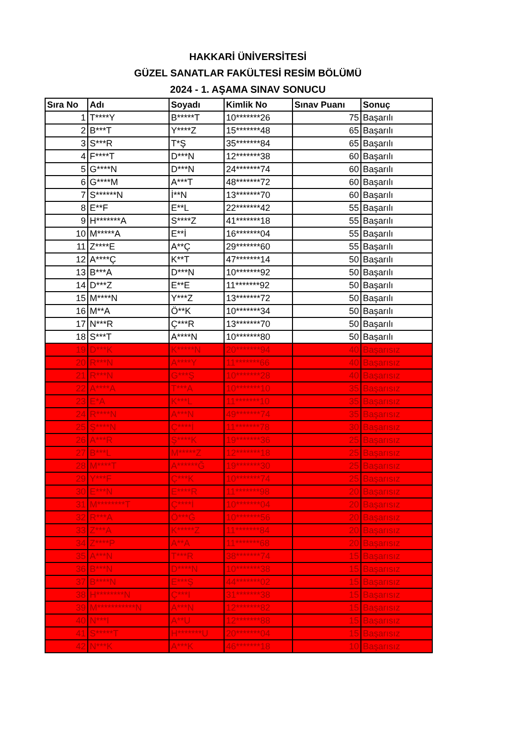HAKKARİ ÜNİVERSİTESİ
GÜZEL SANATLAR FAKÜLTESİ RESİM BÖLÜMÜ
2024 - 1. AŞAMA SINAV SONUCU
| Sıra No | Adı | Soyadı | Kimlik No | Sınav Puanı | Sonuç |
| --- | --- | --- | --- | --- | --- |
| 1 | T****Y | B*****T | 10*******26 | 75 | Başarılı |
| 2 | B***T | Y****Z | 15*******48 | 65 | Başarılı |
| 3 | S***R | T*Ş | 35*******84 | 65 | Başarılı |
| 4 | F****T | D***N | 12*******38 | 60 | Başarılı |
| 5 | G****N | D***N | 24*******74 | 60 | Başarılı |
| 6 | G****M | A***T | 48*******72 | 60 | Başarılı |
| 7 | S******N | İ**N | 13*******70 | 60 | Başarılı |
| 8 | E**F | E**L | 22*******42 | 55 | Başarılı |
| 9 | H*******A | S****Z | 41*******18 | 55 | Başarılı |
| 10 | M*****A | E**İ | 16*******04 | 55 | Başarılı |
| 11 | Z****E | A**Ç | 29*******60 | 55 | Başarılı |
| 12 | A****Ç | K**T | 47*******14 | 50 | Başarılı |
| 13 | B***A | D***N | 10*******92 | 50 | Başarılı |
| 14 | D***Z | E**E | 11*******92 | 50 | Başarılı |
| 15 | M****N | Y***Z | 13*******72 | 50 | Başarılı |
| 16 | M**A | Ö**K | 10*******34 | 50 | Başarılı |
| 17 | N***R | Ç***R | 13*******70 | 50 | Başarılı |
| 18 | S***T | A****N | 10*******80 | 50 | Başarılı |
| 19 | D***K | K*****N | 20*******94 | 40 | Başarısız |
| 20 | R***N | A****Y | 11*******66 | 40 | Başarısız |
| 21 | R***N | G***Ş | 10*******28 | 40 | Başarısız |
| 22 | A****A | T***A | 10*******10 | 35 | Başarısız |
| 23 | E*A | K***L | 11*******10 | 35 | Başarısız |
| 24 | R****N | A***N | 49*******74 | 35 | Başarısız |
| 25 | Ş****N | Ç****İ | 11*******78 | 30 | Başarısız |
| 26 | A***R | Ş****K | 19*******36 | 25 | Başarısız |
| 27 | B***L | M*****Z | 12*******18 | 25 | Başarısız |
| 28 | M****T | A******Ğ | 19*******30 | 25 | Başarısız |
| 29 | Y***F | Ç***K | 10*******74 | 25 | Başarısız |
| 30 | E***N | E****R | 11*******98 | 20 | Başarısız |
| 31 | M********T | Ç****İ | 10*******04 | 20 | Başarısız |
| 32 | R***A | Ö***Ğ | 10*******56 | 20 | Başarısız |
| 33 | Z***A | K*****Z | 11*******84 | 20 | Başarısız |
| 34 | Z****P | A**A | 11*******68 | 20 | Başarısız |
| 35 | A***N | T***R | 38*******74 | 15 | Başarısız |
| 36 | B***N | D****N | 10*******38 | 15 | Başarısız |
| 37 | B****N | E***Ş | 44*******02 | 15 | Başarısız |
| 38 | H********N | Ç***I | 31*******38 | 15 | Başarısız |
| 39 | M***********N | A***N | 12*******82 | 15 | Başarısız |
| 40 | N***I | A**U | 12*******88 | 15 | Başarısız |
| 41 | S*****T | H*******U | 20*******04 | 15 | Başarısız |
| 42 | N***K | A***K | 46*******18 | 10 | Başarısız |